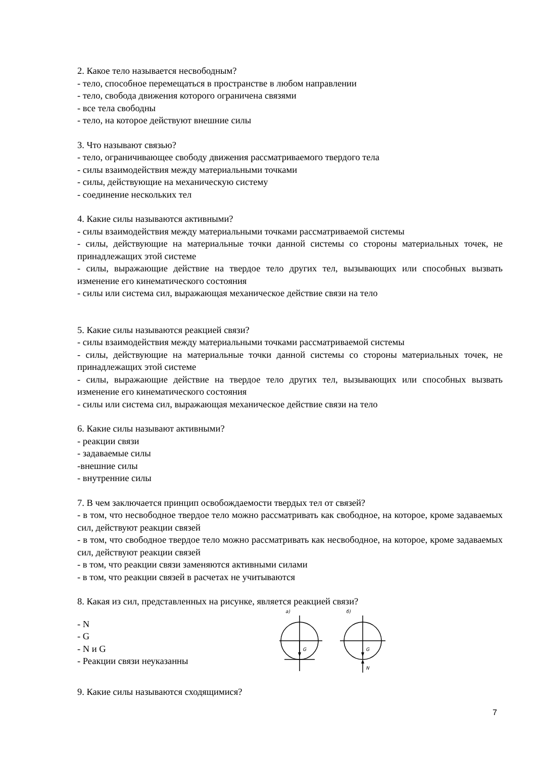2. Какое тело называется несвободным?
- тело, способное перемещаться в пространстве в любом направлении
- тело, свобода движения которого ограничена связями
- все тела свободны
- тело, на которое действуют внешние силы
3. Что называют связью?
- тело, ограничивающее свободу движения рассматриваемого твердого тела
- силы взаимодействия между материальными точками
- силы, действующие на механическую систему
- соединение нескольких тел
4. Какие силы называются активными?
- силы взаимодействия между материальными точками рассматриваемой системы
- силы, действующие на материальные точки данной системы со стороны материальных точек, не принадлежащих этой системе
- силы, выражающие действие на твердое тело других тел, вызывающих или способных вызвать изменение его кинематического состояния
- силы или система сил, выражающая механическое действие связи на тело
5. Какие силы называются реакцией связи?
- силы взаимодействия между материальными точками рассматриваемой системы
- силы, действующие на материальные точки данной системы со стороны материальных точек, не принадлежащих этой системе
- силы, выражающие действие на твердое тело других тел, вызывающих или способных вызвать изменение его кинематического состояния
- силы или система сил, выражающая механическое действие связи на тело
6. Какие силы называют активными?
- реакции связи
- задаваемые силы
-внешние силы
- внутренние силы
7. В чем заключается принцип освобождаемости твердых тел от связей?
- в том, что несвободное твердое тело можно рассматривать как свободное, на которое, кроме задаваемых сил, действуют реакции связей
- в том, что свободное твердое тело можно рассматривать как несвободное, на которое, кроме задаваемых сил, действуют реакции связей
- в том, что реакции связи заменяются активными силами
- в том, что реакции связей в расчетах не учитываются
8. Какая из сил, представленных на рисунке, является реакцией связи?
- N
- G
- N и G
- Реакции связи неуказанны
а)
б)
G
G
N
9. Какие силы называются сходящимися?
7